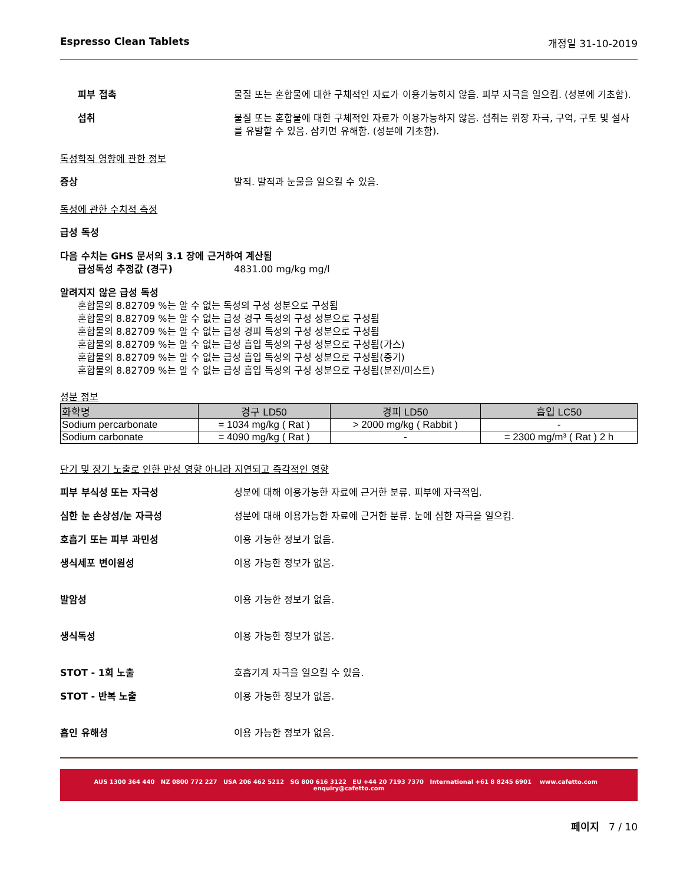Espresso Clean Tablets 개정일 31-10-2019
피부 접촉 물질 또는 혼합물에 대한 구체적인 자료가 이용가능하지 않음. 피부 자극을 일으킴. (성분에 기초함).
섭취 물질 또는 혼합물에 대한 구체적인 자료가 이용가능하지 않음. 섭취는 위장 자극, 구역, 구토 및 설사를 유발할 수 있음. 삼키면 유해함. (성분에 기초함).
독성학적 영향에 관한 정보
증상 발적. 발적과 눈물을 일으킬 수 있음.
독성에 관한 수치적 측정
급성 독성
다음 수치는 GHS 문서의 3.1 장에 근거하여 계산됨
급성독성 추정값 (경구) 4831.00 mg/kg mg/l
알려지지 않은 급성 독성
혼합물의 8.82709 %는 알 수 없는 독성의 구성 성분으로 구성됨
혼합물의 8.82709 %는 알 수 없는 급성 경구 독성의 구성 성분으로 구성됨
혼합물의 8.82709 %는 알 수 없는 급성 경피 독성의 구성 성분으로 구성됨
혼합물의 8.82709 %는 알 수 없는 급성 흡입 독성의 구성 성분으로 구성됨(가스)
혼합물의 8.82709 %는 알 수 없는 급성 흡입 독성의 구성 성분으로 구성됨(증기)
혼합물의 8.82709 %는 알 수 없는 급성 흡입 독성의 구성 성분으로 구성됨(분진/미스트)
성분 정보
| 화학명 | 경구 LD50 | 경피 LD50 | 흡입 LC50 |
| --- | --- | --- | --- |
| Sodium percarbonate | = 1034 mg/kg ( Rat ) | > 2000 mg/kg ( Rabbit ) | - |
| Sodium carbonate | = 4090 mg/kg ( Rat ) | - | = 2300 mg/m³ ( Rat ) 2 h |
단기 및 장기 노출로 인한 만성 영향 아니라 지연되고 즉각적인 영향
피부 부식성 또는 자극성 성분에 대해 이용가능한 자료에 근거한 분류. 피부에 자극적임.
심한 눈 손상성/눈 자극성 성분에 대해 이용가능한 자료에 근거한 분류. 눈에 심한 자극을 일으킴.
호흡기 또는 피부 과민성 이용 가능한 정보가 없음.
생식세포 변이원성 이용 가능한 정보가 없음.
발암성 이용 가능한 정보가 없음.
생식독성 이용 가능한 정보가 없음.
STOT - 1회 노출 호흡기계 자극을 일으킬 수 있음.
STOT - 반복 노출 이용 가능한 정보가 없음.
흡인 유해성 이용 가능한 정보가 없음.
AUS 1300 364 440 NZ 0800 772 227 USA 206 462 5212 SG 800 616 3122 EU +44 20 7193 7370 International +61 8 8245 6901 www.cafetto.com enquiry@cafetto.com
페이지 7 / 10